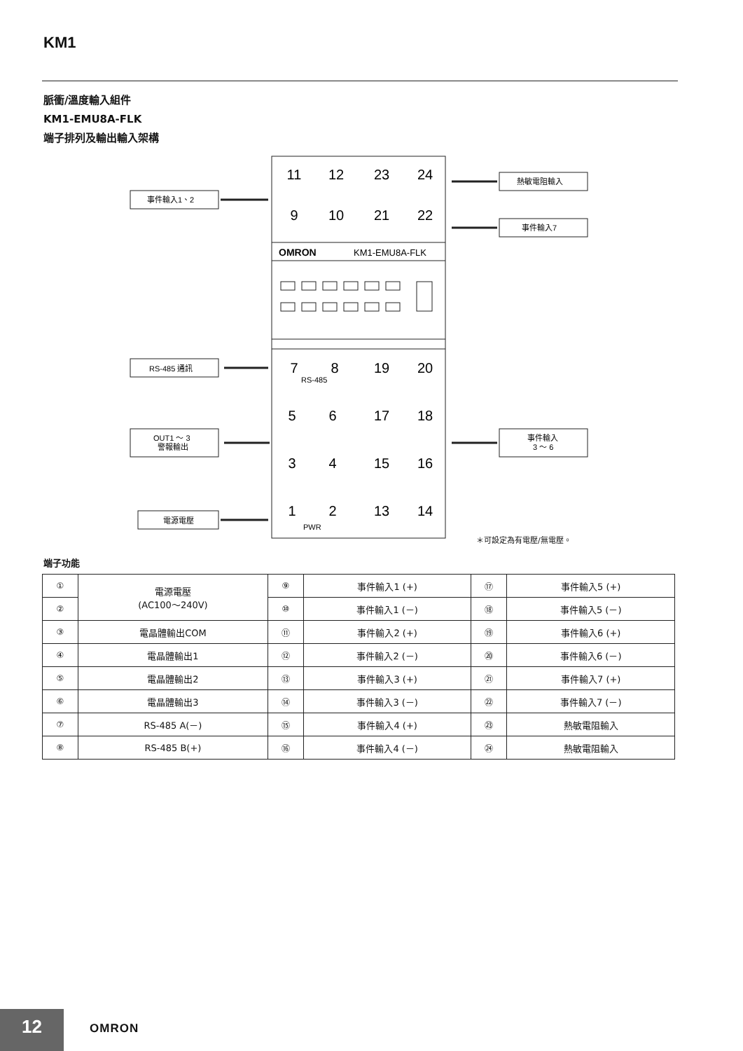KM1
脈衝/溫度輸入組件
KM1-EMU8A-FLK
端子排列及輸出輸入架構
OMRON
KM1-EMU8A-FLK
事件輸入1、2
熱敏電阻輸入
事件輸入7
RS-485 通訊
OUT1 ～ 3
警報輸出
事件輸入
3 ～ 6
電源電壓
11
12
23
24
9
10
21
22
7
8
19
20
5
6
17
18
3
4
15
16
1
2
13
14
RS-485
PWR
＊可設定為有電壓/無電壓。
端子功能
| ① | 電源電壓 (AC100～240V) | ⑨ | 事件輸入1 (+) | ⑰ | 事件輸入5 (+) |
| ② | | ⑩ | 事件輸入1 (－) | ⑱ | 事件輸入5 (－) |
| ③ | 電晶體輸出COM | ⑪ | 事件輸入2 (+) | ⑲ | 事件輸入6 (+) |
| ④ | 電晶體輸出1 | ⑫ | 事件輸入2 (－) | ⑳ | 事件輸入6 (－) |
| ⑤ | 電晶體輸出2 | ⑬ | 事件輸入3 (+) | ㉑ | 事件輸入7 (+) |
| ⑥ | 電晶體輸出3 | ⑭ | 事件輸入3 (－) | ㉒ | 事件輸入7 (－) |
| ⑦ | RS-485 A(－) | ⑮ | 事件輸入4 (+) | ㉓ | 熱敏電阻輸入 |
| ⑧ | RS-485 B(+) | ⑯ | 事件輸入4 (－) | ㉔ | 熱敏電阻輸入 |
12 OMRON